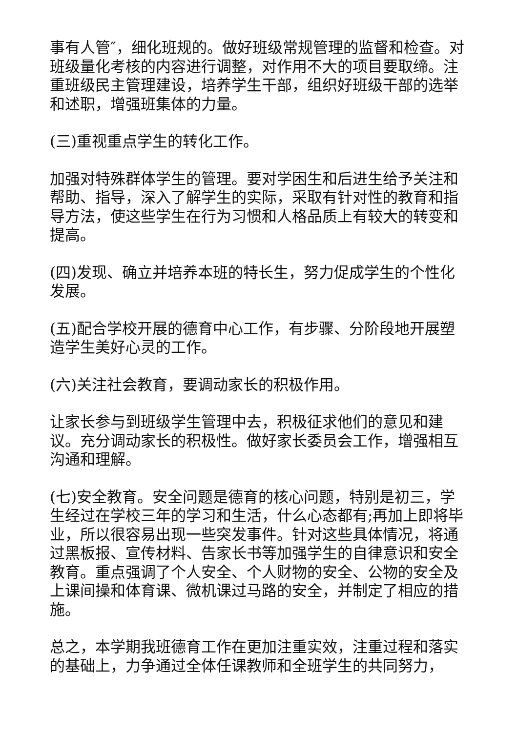事有人管″，细化班规的。做好班级常规管理的监督和检查。对班级量化考核的内容进行调整，对作用不大的项目要取缔。注重班级民主管理建设，培养学生干部，组织好班级干部的选举和述职，增强班集体的力量。
(三)重视重点学生的转化工作。
加强对特殊群体学生的管理。要对学困生和后进生给予关注和帮助、指导，深入了解学生的实际，采取有针对性的教育和指导方法，使这些学生在行为习惯和人格品质上有较大的转变和提高。
(四)发现、确立并培养本班的特长生，努力促成学生的个性化发展。
(五)配合学校开展的德育中心工作，有步骤、分阶段地开展塑造学生美好心灵的工作。
(六)关注社会教育，要调动家长的积极作用。
让家长参与到班级学生管理中去，积极征求他们的意见和建议。充分调动家长的积极性。做好家长委员会工作，增强相互沟通和理解。
(七)安全教育。安全问题是德育的核心问题，特别是初三，学生经过在学校三年的学习和生活，什么心态都有;再加上即将毕业，所以很容易出现一些突发事件。针对这些具体情况，将通过黑板报、宣传材料、告家长书等加强学生的自律意识和安全教育。重点强调了个人安全、个人财物的安全、公物的安全及上课间操和体育课、微机课过马路的安全，并制定了相应的措施。
总之，本学期我班德育工作在更加注重实效，注重过程和落实的基础上，力争通过全体任课教师和全班学生的共同努力，